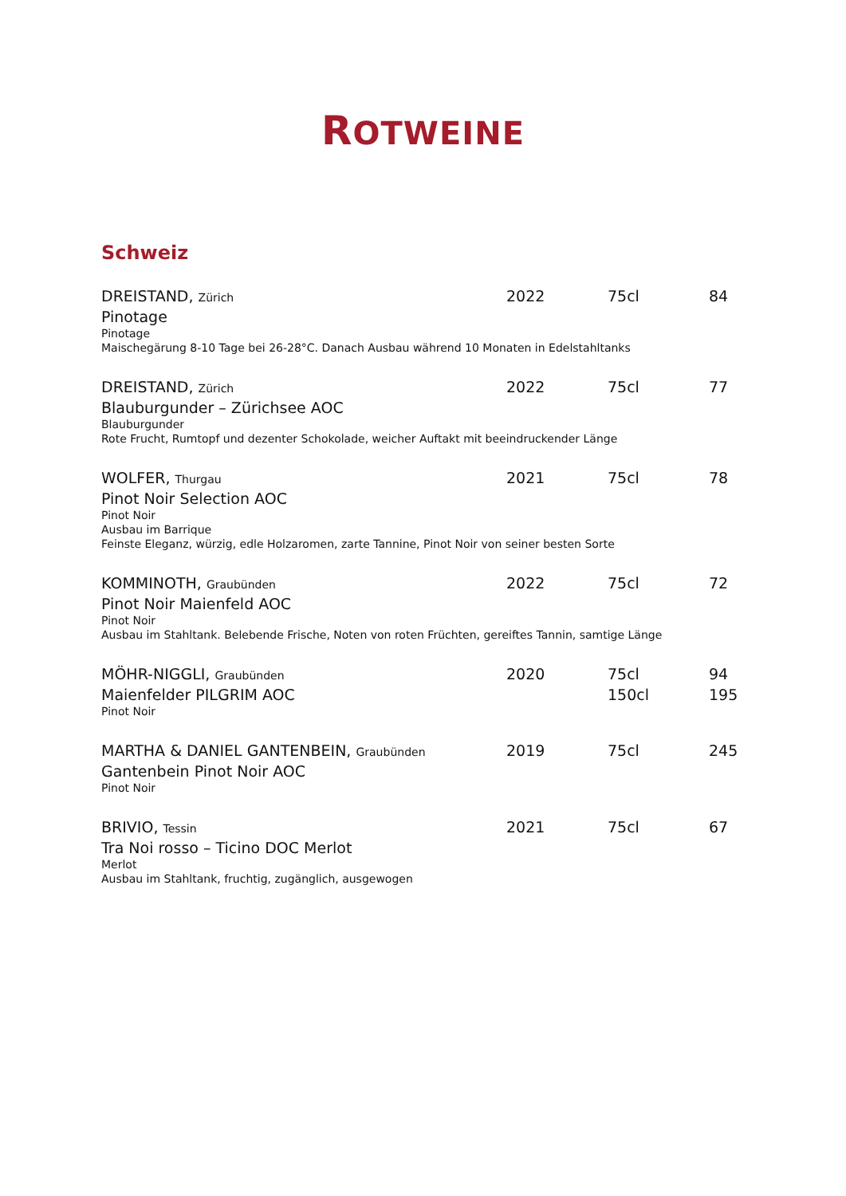ROTWEINE
Schweiz
DREISTAND, Zürich
2022 75cl 84
Pinotage
Pinotage
Maischegärung 8-10 Tage bei 26-28°C. Danach Ausbau während 10 Monaten in Edelstahltanks
DREISTAND, Zürich
2022 75cl 77
Blauburgunder – Zürichsee AOC
Blauburgunder
Rote Frucht, Rumtopf und dezenter Schokolade, weicher Auftakt mit beeindruckender Länge
WOLFER, Thurgau
2021 75cl 78
Pinot Noir Selection AOC
Pinot Noir
Ausbau im Barrique
Feinste Eleganz, würzig, edle Holzaromen, zarte Tannine, Pinot Noir von seiner besten Sorte
KOMMINOTH, Graubünden
2022 75cl 72
Pinot Noir Maienfeld AOC
Pinot Noir
Ausbau im Stahltank. Belebende Frische, Noten von roten Früchten, gereiftes Tannin, samtige Länge
MÖHR-NIGGLI, Graubünden
2020 75cl 94
Maienfelder PILGRIM AOC 150cl 195
Pinot Noir
MARTHA & DANIEL GANTENBEIN, Graubünden
2019 75cl 245
Gantenbein Pinot Noir AOC
Pinot Noir
BRIVIO, Tessin
2021 75cl 67
Tra Noi rosso – Ticino DOC Merlot
Merlot
Ausbau im Stahltank, fruchtig, zugänglich, ausgewogen